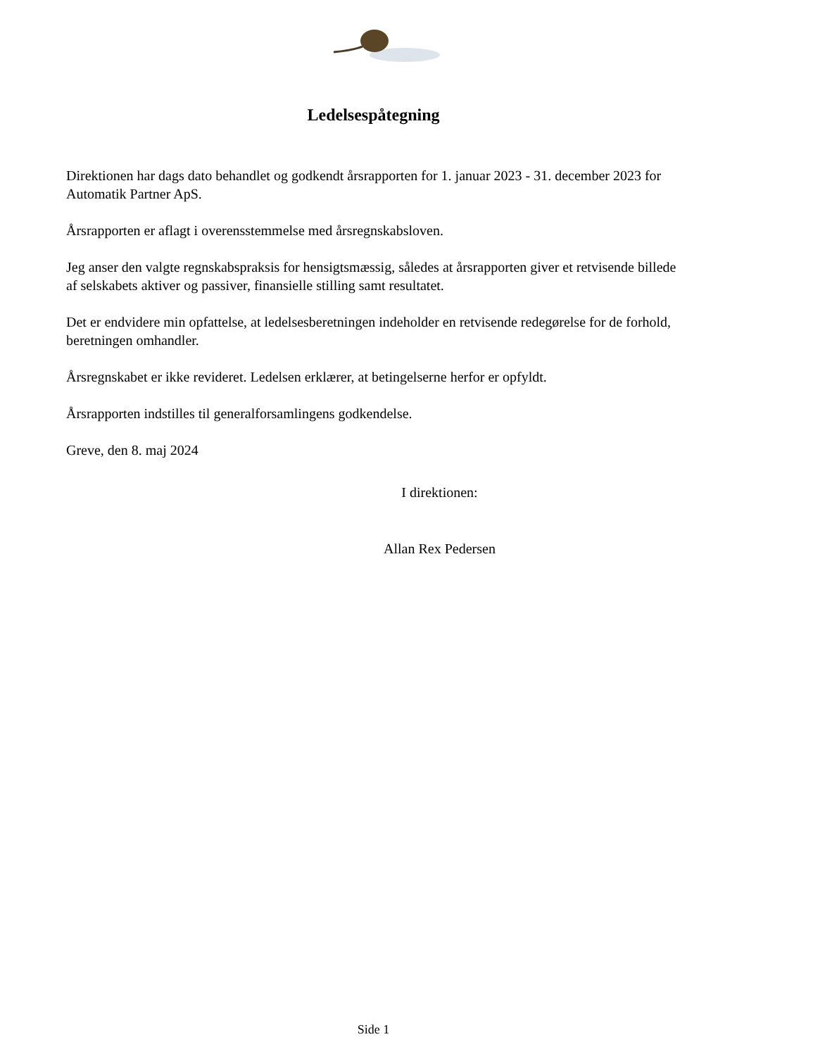Ledelsespåtegning
Direktionen har dags dato behandlet og godkendt årsrapporten for 1. januar 2023 - 31. december 2023 for Automatik Partner ApS.
Årsrapporten er aflagt i overensstemmelse med årsregnskabsloven.
Jeg anser den valgte regnskabspraksis for hensigtsmæssig, således at årsrapporten giver et retvisende billede af selskabets aktiver og passiver, finansielle stilling samt resultatet.
Det er endvidere min opfattelse, at ledelsesberetningen indeholder en retvisende redegørelse for de forhold, beretningen omhandler.
Årsregnskabet er ikke revideret. Ledelsen erklærer, at betingelserne herfor er opfyldt.
Årsrapporten indstilles til generalforsamlingens godkendelse.
Greve, den 8. maj 2024
I direktionen:
Allan Rex Pedersen
Side 1